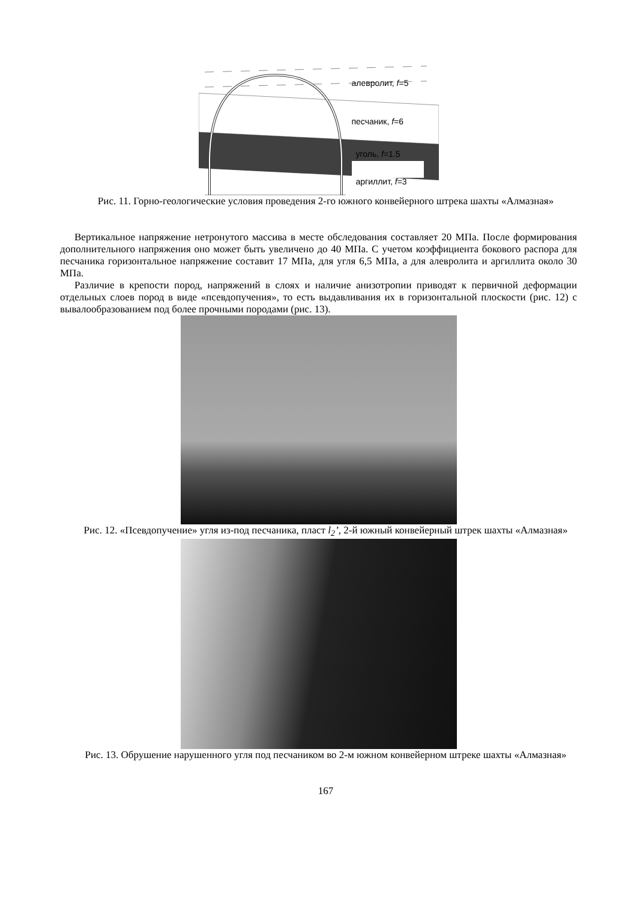алевролит, f=5
песчаник, f=6
уголь, f=1.5
аргиллит, f=3
Рис. 11. Горно-геологические условия проведения 2-го южного конвейерного штрека шахты «Алмазная»
Вертикальное напряжение нетронутого массива в месте обследования составляет 20 МПа. После формирования дополнительного напряжения оно может быть увеличено до 40 МПа. С учетом коэффициента бокового распора для песчаника горизонтальное напряжение составит 17 МПа, для угля 6,5 МПа, а для алевролита и аргиллита около 30 МПа.
Различие в крепости пород, напряжений в слоях и наличие анизотропии приводят к первичной деформации отдельных слоев пород в виде «псевдопучения», то есть выдавливания их в горизонтальной плоскости (рис. 12) с вывалообразованием под более прочными породами (рис. 13).
Рис. 12. «Псевдопучение» угля из-под песчаника, пласт l<sub>2</sub>’, 2-й южный конвейерный штрек шахты «Алмазная»
Рис. 13. Обрушение нарушенного угля под песчаником во 2-м южном конвейерном штреке шахты «Алмазная»
167